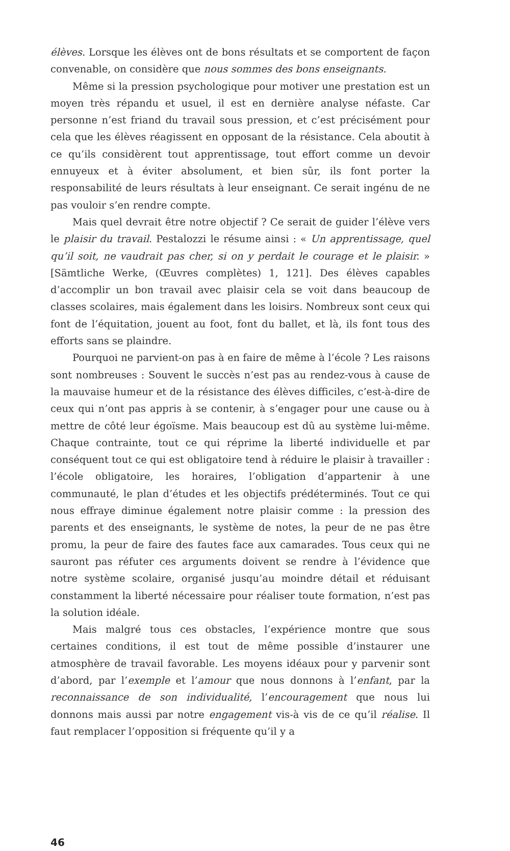élèves. Lorsque les élèves ont de bons résultats et se comportent de façon convenable, on considère que nous sommes des bons enseignants.
Même si la pression psychologique pour motiver une prestation est un moyen très répandu et usuel, il est en dernière analyse néfaste. Car personne n’est friand du travail sous pression, et c’est précisément pour cela que les élèves réagissent en opposant de la résistance. Cela aboutit à ce qu’ils considèrent tout apprentissage, tout effort comme un devoir ennuyeux et à éviter absolument, et bien sûr, ils font porter la responsabilité de leurs résultats à leur enseignant. Ce serait ingénu de ne pas vouloir s’en rendre compte.
Mais quel devrait être notre objectif ? Ce serait de guider l’élève vers le plaisir du travail. Pestalozzi le résume ainsi : « Un apprentissage, quel qu’il soit, ne vaudrait pas cher, si on y perdait le courage et le plaisir. » [Sämtliche Werke, (Œuvres complètes) 1, 121]. Des élèves capables d’accomplir un bon travail avec plaisir cela se voit dans beaucoup de classes scolaires, mais également dans les loisirs. Nombreux sont ceux qui font de l’équitation, jouent au foot, font du ballet, et là, ils font tous des efforts sans se plaindre.
Pourquoi ne parvient-on pas à en faire de même à l’école ? Les raisons sont nombreuses : Souvent le succès n’est pas au rendez-vous à cause de la mauvaise humeur et de la résistance des élèves difficiles, c’est-à-dire de ceux qui n’ont pas appris à se contenir, à s’engager pour une cause ou à mettre de côté leur égoïsme. Mais beaucoup est dû au système lui-même. Chaque contrainte, tout ce qui réprime la liberté individuelle et par conséquent tout ce qui est obligatoire tend à réduire le plaisir à travailler : l’école obligatoire, les horaires, l’obligation d’appartenir à une communauté, le plan d’études et les objectifs prédéterminés. Tout ce qui nous effraye diminue également notre plaisir comme : la pression des parents et des enseignants, le système de notes, la peur de ne pas être promu, la peur de faire des fautes face aux camarades. Tous ceux qui ne sauront pas réfuter ces arguments doivent se rendre à l’évidence que notre système scolaire, organisé jusqu’au moindre détail et réduisant constamment la liberté nécessaire pour réaliser toute formation, n’est pas la solution idéale.
Mais malgré tous ces obstacles, l’expérience montre que sous certaines conditions, il est tout de même possible d’instaurer une atmosphère de travail favorable. Les moyens idéaux pour y parvenir sont d’abord, par l’exemple et l’amour que nous donnons à l’enfant, par la reconnaissance de son individualité, l’encouragement que nous lui donnons mais aussi par notre engagement vis-à vis de ce qu’il réalise. Il faut remplacer l’opposition si fréquente qu’il y a
46